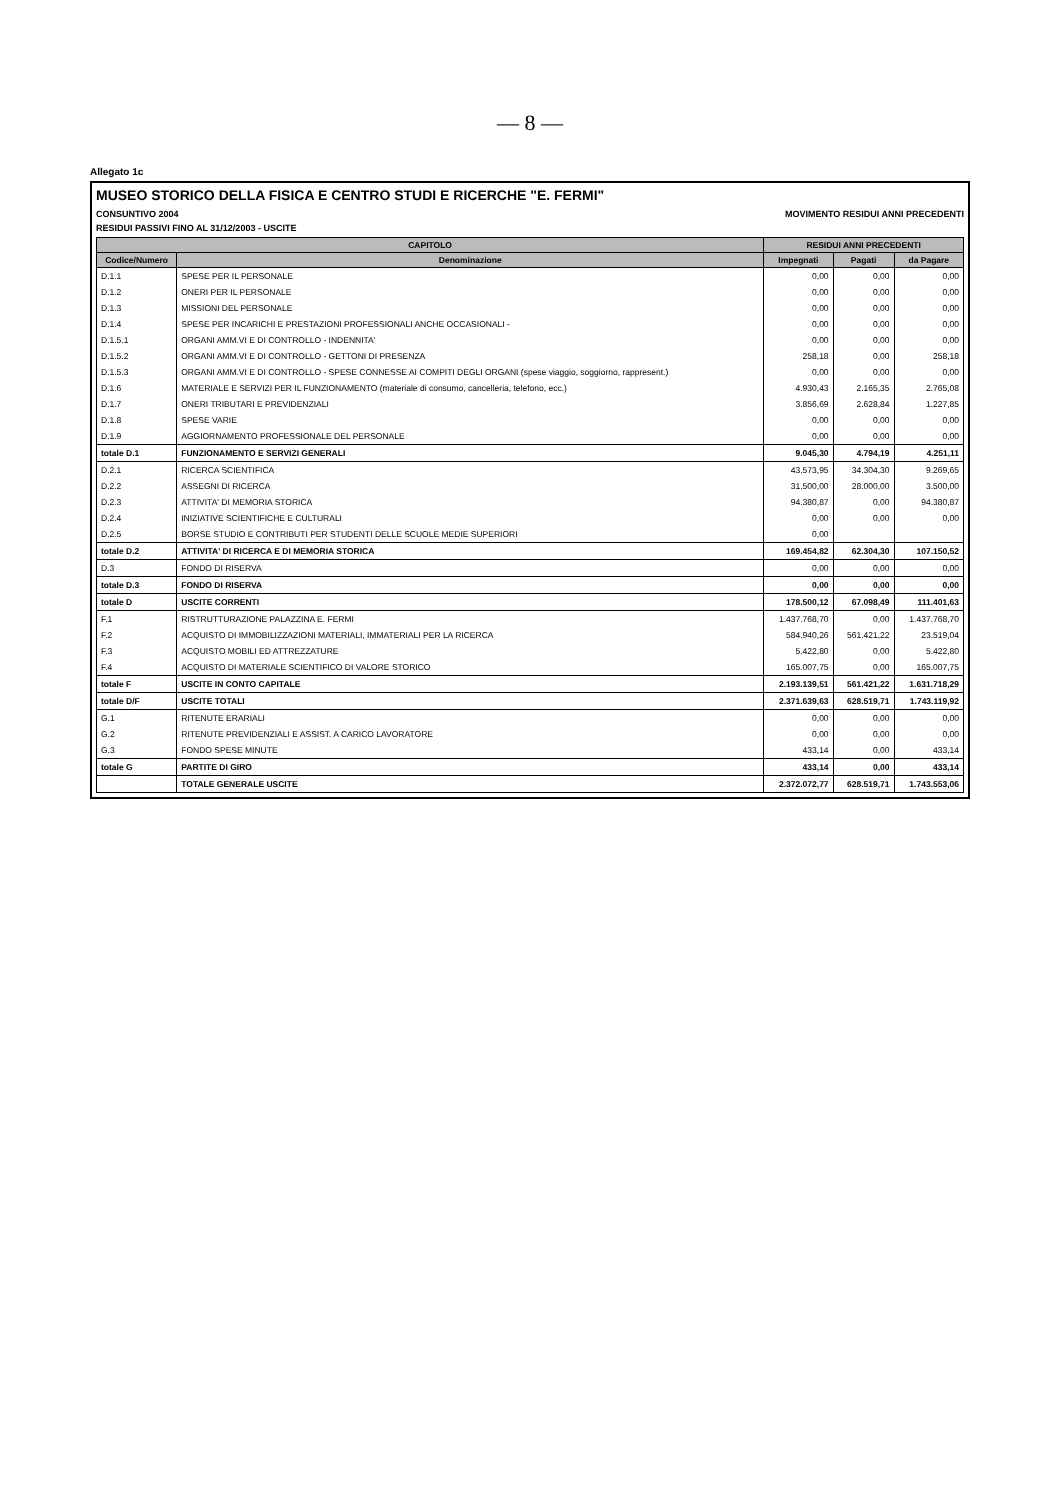— 8 —
Allegato 1c
MUSEO STORICO DELLA FISICA E CENTRO STUDI E RICERCHE "E. FERMI"
CONSUNTIVO 2004 MOVIMENTO RESIDUI ANNI PRECEDENTI
RESIDUI PASSIVI FINO AL 31/12/2003 - USCITE
| CAPITOLO | | RESIDUI ANNI PRECEDENTI | | |
| --- | --- | --- | --- | --- |
| Codice/Numero | Denominazione | Impegnati | Pagati | da Pagare |
| D.1.1 | SPESE PER IL PERSONALE | 0,00 | 0,00 | 0,00 |
| D.1.2 | ONERI PER IL PERSONALE | 0,00 | 0,00 | 0,00 |
| D.1.3 | MISSIONI DEL PERSONALE | 0,00 | 0,00 | 0,00 |
| D.1.4 | SPESE PER INCARICHI E PRESTAZIONI PROFESSIONALI ANCHE OCCASIONALI - | 0,00 | 0,00 | 0,00 |
| D.1.5.1 | ORGANI AMM.VI E DI CONTROLLO - INDENNITA' | 0,00 | 0,00 | 0,00 |
| D.1.5.2 | ORGANI AMM.VI E DI CONTROLLO - GETTONI DI PRESENZA | 258,18 | 0,00 | 258,18 |
| D.1.5.3 | ORGANI AMM.VI E DI CONTROLLO - SPESE CONNESSE AI COMPITI DEGLI ORGANI (spese viaggio, soggiorno, rappresent.) | 0,00 | 0,00 | 0,00 |
| D.1.6 | MATERIALE E SERVIZI PER IL FUNZIONAMENTO (materiale di consumo, cancelleria, telefono, ecc.) | 4.930,43 | 2.165,35 | 2.765,08 |
| D.1.7 | ONERI TRIBUTARI E PREVIDENZIALI | 3.856,69 | 2.628,84 | 1.227,85 |
| D.1.8 | SPESE VARIE | 0,00 | 0,00 | 0,00 |
| D.1.9 | AGGIORNAMENTO PROFESSIONALE DEL PERSONALE | 0,00 | 0,00 | 0,00 |
| totale D.1 | FUNZIONAMENTO E SERVIZI GENERALI | 9.045,30 | 4.794,19 | 4.251,11 |
| D.2.1 | RICERCA SCIENTIFICA | 43.573,95 | 34.304,30 | 9.269,65 |
| D.2.2 | ASSEGNI DI RICERCA | 31.500,00 | 28.000,00 | 3.500,00 |
| D.2.3 | ATTIVITA' DI MEMORIA STORICA | 94.380,87 | 0,00 | 94.380,87 |
| D.2.4 | INIZIATIVE SCIENTIFICHE E CULTURALI | 0,00 | 0,00 | 0,00 |
| D.2.5 | BORSE STUDIO E CONTRIBUTI PER STUDENTI DELLE SCUOLE MEDIE SUPERIORI | 0,00 | | |
| totale D.2 | ATTIVITA' DI RICERCA E DI MEMORIA STORICA | 169.454,82 | 62.304,30 | 107.150,52 |
| D.3 | FONDO DI RISERVA | 0,00 | 0,00 | 0,00 |
| totale D.3 | FONDO DI RISERVA | 0,00 | 0,00 | 0,00 |
| totale D | USCITE CORRENTI | 178.500,12 | 67.098,49 | 111.401,63 |
| F.1 | RISTRUTTURAZIONE PALAZZINA E. FERMI | 1.437.768,70 | 0,00 | 1.437.768,70 |
| F.2 | ACQUISTO DI IMMOBILIZZAZIONI MATERIALI, IMMATERIALI PER LA RICERCA | 584.940,26 | 561.421,22 | 23.519,04 |
| F.3 | ACQUISTO MOBILI ED ATTREZZATURE | 5.422,80 | 0,00 | 5.422,80 |
| F.4 | ACQUISTO DI MATERIALE SCIENTIFICO DI VALORE STORICO | 165.007,75 | 0,00 | 165.007,75 |
| totale F | USCITE IN CONTO CAPITALE | 2.193.139,51 | 561.421,22 | 1.631.718,29 |
| totale D/F | USCITE TOTALI | 2.371.639,63 | 628.519,71 | 1.743.119,92 |
| G.1 | RITENUTE ERARIALI | 0,00 | 0,00 | 0,00 |
| G.2 | RITENUTE PREVIDENZIALI E ASSIST. A CARICO LAVORATORE | 0,00 | 0,00 | 0,00 |
| G.3 | FONDO SPESE MINUTE | 433,14 | 0,00 | 433,14 |
| totale G | PARTITE DI GIRO | 433,14 | 0,00 | 433,14 |
| | TOTALE GENERALE USCITE | 2.372.072,77 | 628.519,71 | 1.743.553,06 |